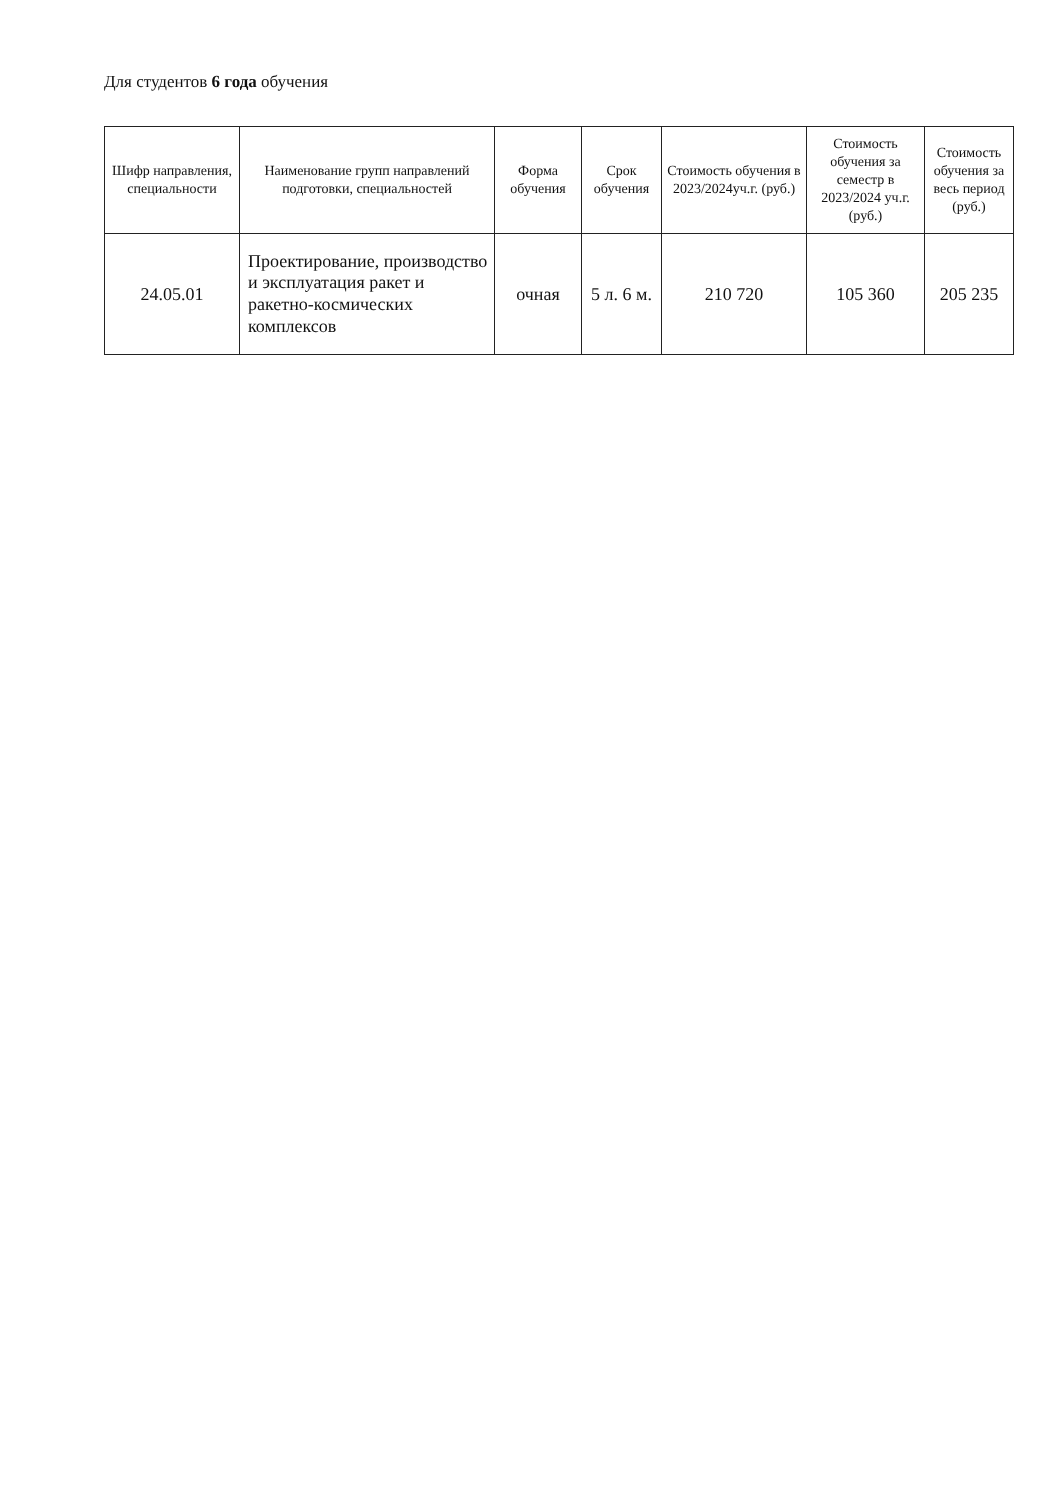Для студентов 6 года обучения
| Шифр направления, специальности | Наименование групп направлений подготовки, специальностей | Форма обучения | Срок обучения | Стоимость обучения в 2023/2024уч.г. (руб.) | Стоимость обучения за семестр в 2023/2024 уч.г. (руб.) | Стоимость обучения за весь период (руб.) |
| --- | --- | --- | --- | --- | --- | --- |
| 24.05.01 | Проектирование, производство и эксплуатация ракет и ракетно-космических комплексов | очная | 5 л. 6 м. | 210 720 | 105 360 | 205 235 |